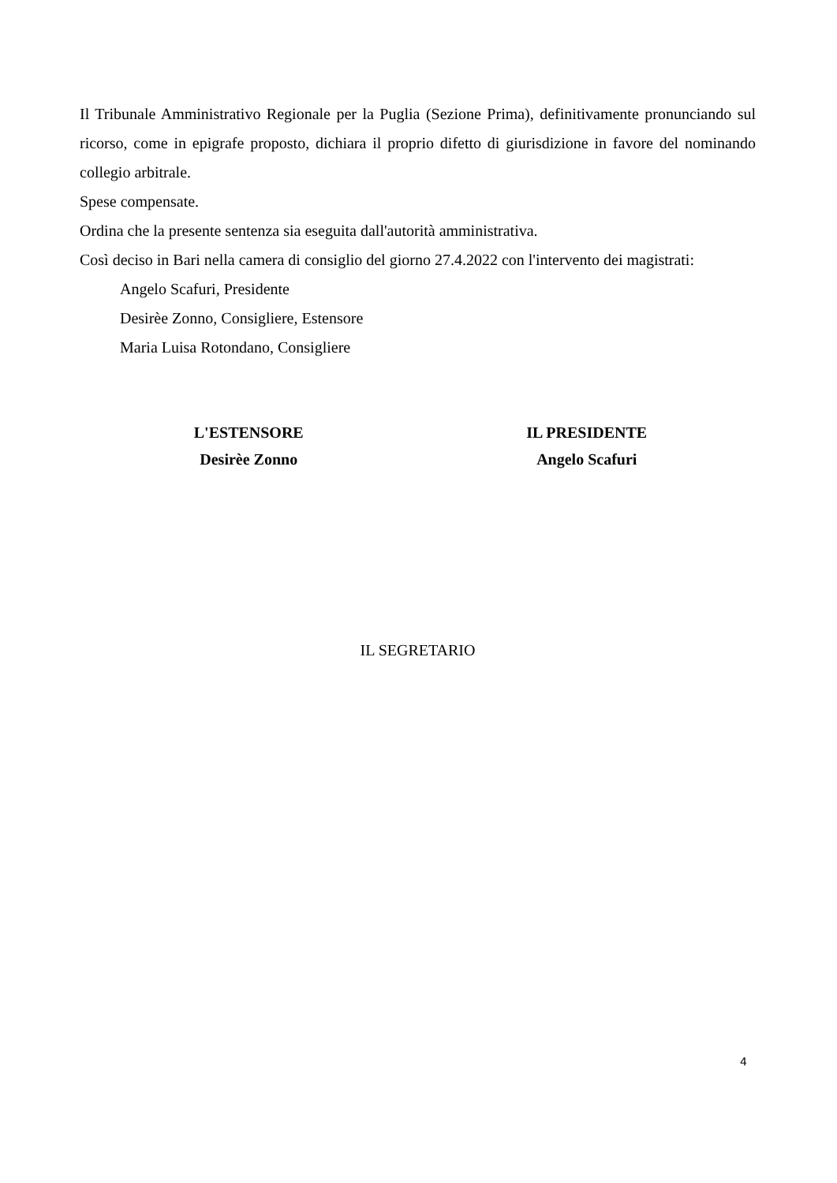Il Tribunale Amministrativo Regionale per la Puglia (Sezione Prima), definitivamente pronunciando sul ricorso, come in epigrafe proposto, dichiara il proprio difetto di giurisdizione in favore del nominando collegio arbitrale.
Spese compensate.
Ordina che la presente sentenza sia eseguita dall'autorità amministrativa.
Così deciso in Bari nella camera di consiglio del giorno 27.4.2022 con l'intervento dei magistrati:
Angelo Scafuri, Presidente
Desirèe Zonno, Consigliere, Estensore
Maria Luisa Rotondano, Consigliere
L'ESTENSORE
Desirèe Zonno
IL PRESIDENTE
Angelo Scafuri
IL SEGRETARIO
4